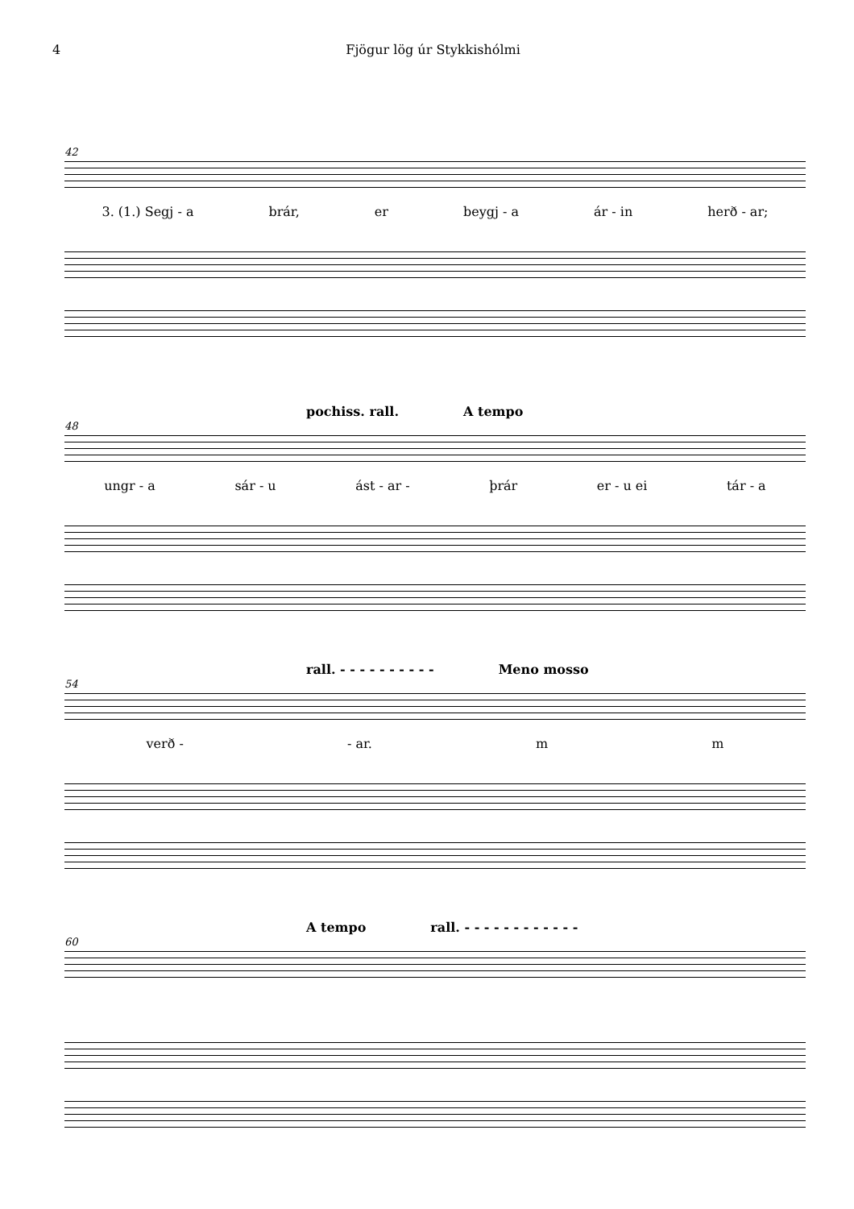4 Fjögur lög úr Stykkishólmi
42
3. (1.) Segj - a brár, er beygj - a ár - in herð - ar;
pochiss. rall. A tempo
48
ungr - a sár - u ást - ar - þrár er - u ei tár - a
rall. - - - - - - - - - - Meno mosso
54
verð - - ar. m m
A tempo rall. - - - - - - - - - - - -
60